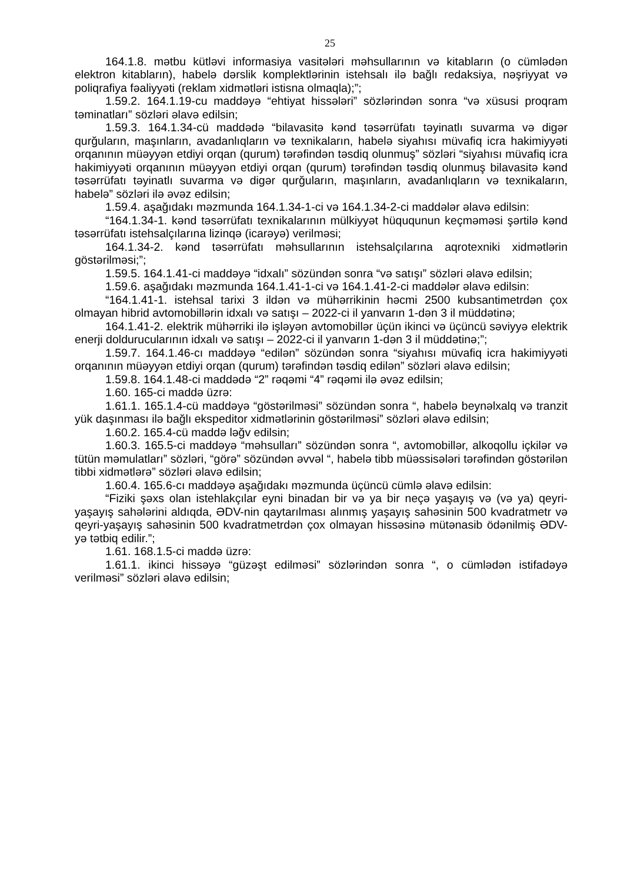25
164.1.8. mətbu kütləvi informasiya vasitələri məhsullarının və kitabların (o cümlədən elektron kitabların), habelə dərslik komplektlərinin istehsalı ilə bağlı redaksiya, nəşriyyat və poliqrafiya fəaliyyəti (reklam xidmətləri istisna olmaqla);”;
1.59.2. 164.1.19-cu maddəyə “ehtiyat hissələri” sözlərindən sonra “və xüsusi proqram təminatları” sözləri əlavə edilsin;
1.59.3. 164.1.34-cü maddədə “bilavasitə kənd təsərrüfatı təyinatlı suvarma və digər qurğuların, maşınların, avadanlıqların və texnikaların, habelə siyahısı müvafiq icra hakimiyyəti orqanının müəyyən etdiyi orqan (qurum) tərəfindən təsdiq olunmuş” sözləri “siyahısı müvafiq icra hakimiyyəti orqanının müəyyən etdiyi orqan (qurum) tərəfindən təsdiq olunmuş bilavasitə kənd təsərrüfatı təyinatlı suvarma və digər qurğuların, maşınların, avadanlıqların və texnikaların, habelə” sözləri ilə əvəz edilsin;
1.59.4. aşağıdakı məzmunda 164.1.34-1-ci və 164.1.34-2-ci maddələr əlavə edilsin:
“164.1.34-1. kənd təsərrüfatı texnikalarının mülkiyyət hüququnun keçməməsi şərtilə kənd təsərrüfatı istehsalçılarına lizinqə (icarəyə) verilməsi;
164.1.34-2. kənd təsərrüfatı məhsullarının istehsalçılarına aqrotexniki xidmətlərin göstərilməsi;”;
1.59.5. 164.1.41-ci maddəyə “idxalı” sözündən sonra “və satışı” sözləri əlavə edilsin;
1.59.6. aşağıdakı məzmunda 164.1.41-1-ci və 164.1.41-2-ci maddələr əlavə edilsin:
“164.1.41-1. istehsal tarixi 3 ildən və mühərrikinin həcmi 2500 kubsantimetrdən çox olmayan hibrid avtomobillərin idxalı və satışı – 2022-ci il yanvarın 1-dən 3 il müddətinə;
164.1.41-2. elektrik mühərriki ilə işləyən avtomobillər üçün ikinci və üçüncü səviyyə elektrik enerji doldurucularının idxalı və satışı – 2022-ci il yanvarın 1-dən 3 il müddətinə;”;
1.59.7. 164.1.46-cı maddəyə “edilən” sözündən sonra “siyahısı müvafiq icra hakimiyyəti orqanının müəyyən etdiyi orqan (qurum) tərəfindən təsdiq edilən” sözləri əlavə edilsin;
1.59.8. 164.1.48-ci maddədə “2” rəqəmi “4” rəqəmi ilə əvəz edilsin;
1.60. 165-ci maddə üzrə:
1.61.1. 165.1.4-cü maddəyə “göstərilməsi” sözündən sonra “, habelə beynəlxalq və tranzit yük daşınması ilə bağlı ekspeditor xidmətlərinin göstərilməsi” sözləri əlavə edilsin;
1.60.2. 165.4-cü maddə ləğv edilsin;
1.60.3. 165.5-ci maddəyə “məhsulları” sözündən sonra “, avtomobillər, alkoqollu içkilər və tütün məmulatları” sözləri, “görə” sözündən əvvəl “, habelə tibb müəssisələri tərəfindən göstərilən tibbi xidmətlərə” sözləri əlavə edilsin;
1.60.4. 165.6-cı maddəyə aşağıdakı məzmunda üçüncü cümlə əlavə edilsin:
“Fiziki şəxs olan istehlakçılar eyni binadan bir və ya bir neçə yaşayış və (və ya) qeyri-yaşayış sahələrini aldıqda, ƏDV-nin qaytarılması alınmış yaşayış sahəsinin 500 kvadratmetr və qeyri-yaşayış sahəsinin 500 kvadratmetrdən çox olmayan hissəsinə mütənasib ödənilmiş ƏDV-yə tətbiq edilir.”;
1.61. 168.1.5-ci maddə üzrə:
1.61.1. ikinci hissəyə “güzəşt edilməsi” sözlərindən sonra “, o cümlədən istifadəyə verilməsi” sözləri əlavə edilsin;